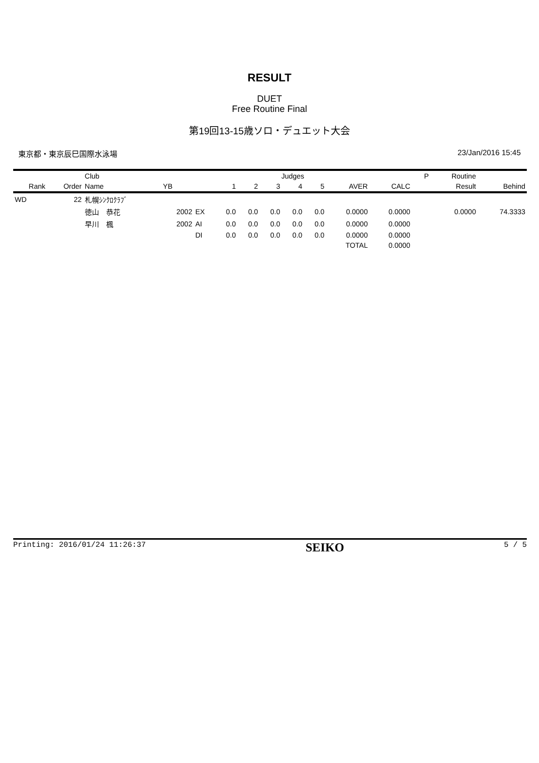RESULT
DUET
Free Routine Final
第19回13-15歳ソロ・デュエット大会
東京都・東京辰巳国際水泳場 23/Jan/2016 15:45
| | | Club | | | | | Judges | | | | | | P | Routine | |
| --- | --- | --- | --- | --- | --- | --- | --- | --- | --- | --- | --- | --- | --- | --- | --- |
| Rank | Order | Name | YB | | 1 | 2 | 3 | 4 | 5 | AVER | CALC | | | Result | Behind |
| WD | 22 | 札幌ｼﾝｸﾛｸﾗﾌﾞ | | | | | | | | | | | | | |
| | | 徳山 恭花 | 2002 | EX | 0.0 | 0.0 | 0.0 | 0.0 | 0.0 | 0.0000 | 0.0000 | | | 0.0000 | 74.3333 |
| | | 早川 楓 | 2002 | AI | 0.0 | 0.0 | 0.0 | 0.0 | 0.0 | 0.0000 | 0.0000 | | | | |
| | | | | DI | 0.0 | 0.0 | 0.0 | 0.0 | 0.0 | 0.0000 | 0.0000 | | | | |
| | | | | | | | | | | TOTAL | 0.0000 | | | | |
Printing: 2016/01/24 11:26:37 SEIKO 5 / 5